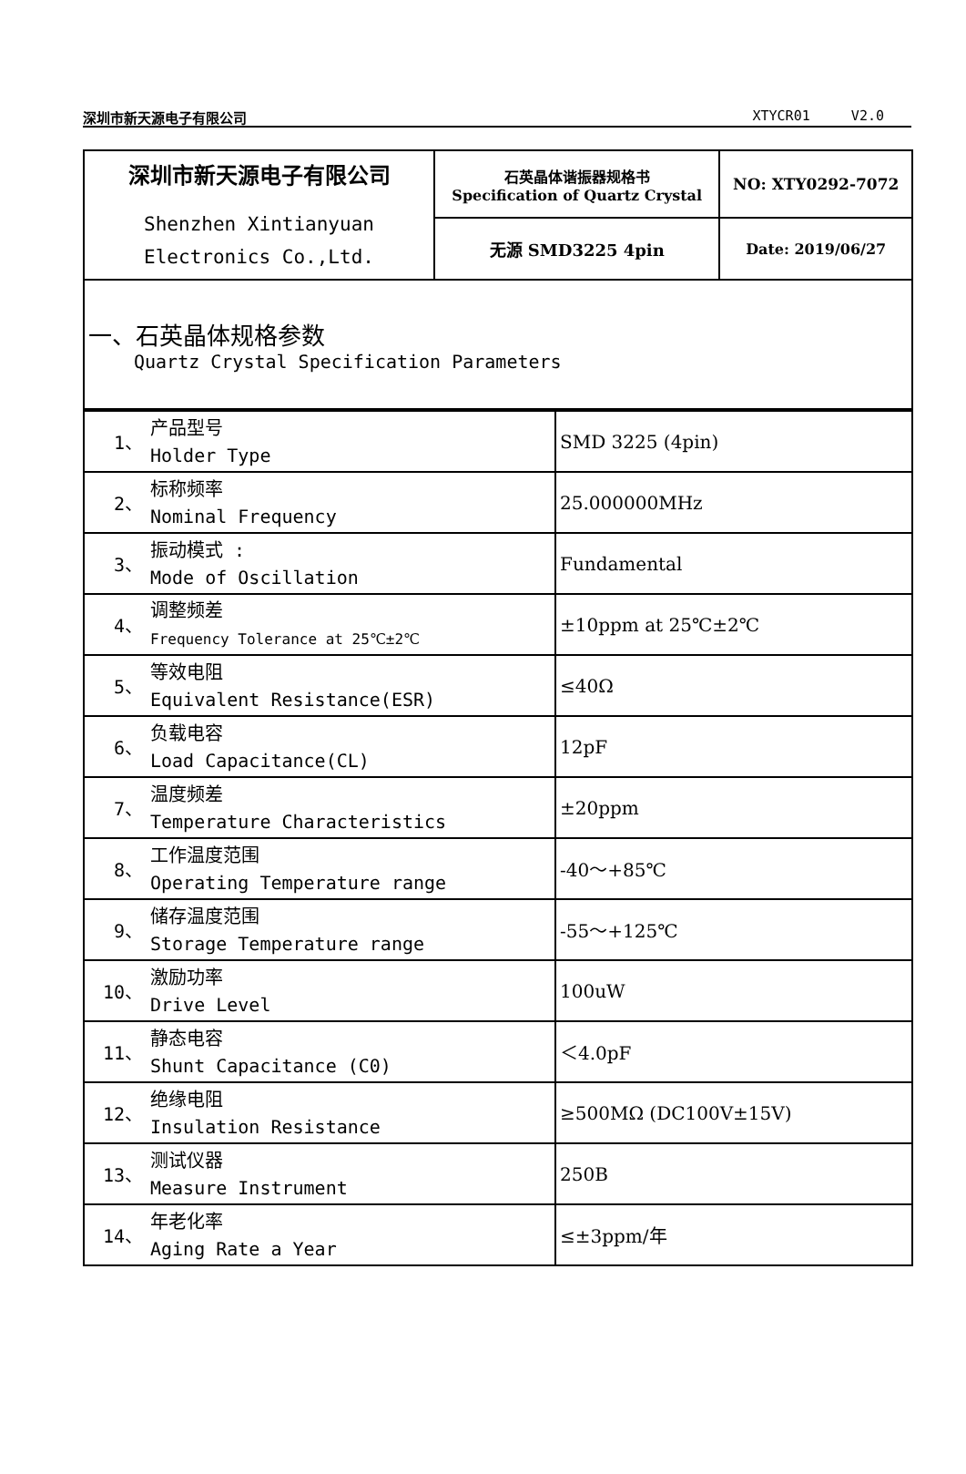深圳市新天源电子有限公司 XTYCR01 V2.0
| 深圳市新天源电子有限公司 Shenzhen Xintianyuan Electronics Co.,Ltd. | 石英晶体谐振器规格书 Specification of Quartz Crystal | NO: XTY0292-7072 |
| | 无源 SMD3225 4pin | Date: 2019/06/27 |
| 一、石英晶体规格参数 Quartz Crystal Specification Parameters | | |
| 1、 | 产品型号 Holder Type | SMD 3225 (4pin) |
| 2、 | 标称频率 Nominal Frequency | 25.000000MHz |
| 3、 | 振动模式 : Mode of Oscillation | Fundamental |
| 4、 | 调整频差 Frequency Tolerance at 25℃±2℃ | ±10ppm at 25℃±2℃ |
| 5、 | 等效电阻 Equivalent Resistance(ESR) | ≤40Ω |
| 6、 | 负载电容 Load Capacitance(CL) | 12pF |
| 7、 | 温度频差 Temperature Characteristics | ±20ppm |
| 8、 | 工作温度范围 Operating Temperature range | -40～+85℃ |
| 9、 | 储存温度范围 Storage Temperature range | -55～+125℃ |
| 10、 | 激励功率 Drive Level | 100uW |
| 11、 | 静态电容 Shunt Capacitance (C0) | ＜4.0pF |
| 12、 | 绝缘电阻 Insulation Resistance | ≥500MΩ (DC100V±15V) |
| 13、 | 测试仪器 Measure Instrument | 250B |
| 14、 | 年老化率 Aging Rate a Year | ≤±3ppm/年 |